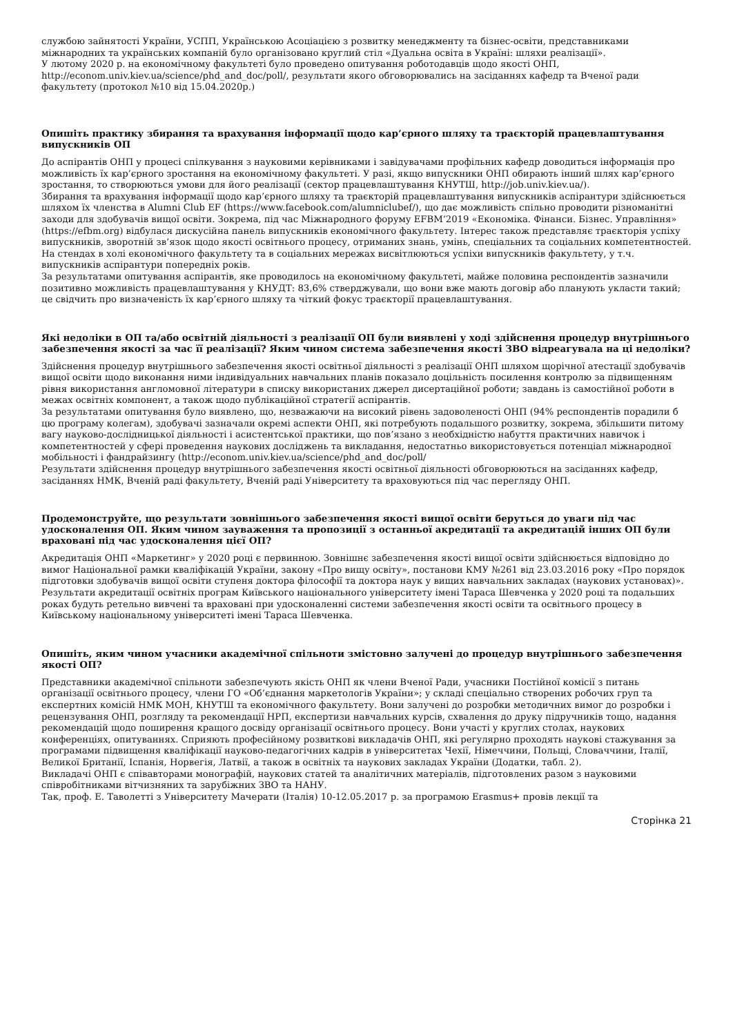службою зайнятості України, УСПП, Українською Асоціацією з розвитку менеджменту та бізнес-освіти, представниками міжнародних та українських компаній було організовано круглий стіл «Дуальна освіта в Україні: шляхи реалізації».
У лютому 2020 р. на економічному факультеті було проведено опитування роботодавців щодо якості ОНП, http://econom.univ.kiev.ua/science/phd_and_doc/poll/, результати якого обговорювались на засіданнях кафедр та Вченої ради факультету (протокол №10 від 15.04.2020р.)
Опишіть практику збирання та врахування інформації щодо кар’єрного шляху та траєкторій працевлаштування випускників ОП
До аспірантів ОНП у процесі спілкування з науковими керівниками і завідувачами профільних кафедр доводиться інформація про можливість їх кар’єрного зростання на економічному факультеті. У разі, якщо випускники ОНП обирають інший шлях кар’єрного зростання, то створюються умови для його реалізації (сектор працевлаштування КНУТШ, http://job.univ.kiev.ua/).
Збирання та врахування інформації щодо кар’єрного шляху та траєкторій працевлаштування випускників аспірантури здійснюється шляхом їх членства в Alumni Club EF (https://www.facebook.com/alumniclubef/), що дає можливість спільно проводити різноманітні заходи для здобувачів вищої освіти. Зокрема, під час Міжнародного форуму EFBM’2019 «Економіка. Фінанси. Бізнес. Управління» (https://efbm.org) відбулася дискусійна панель випускників економічного факультету. Інтерес також представляє траєкторія успіху випускників, зворотній зв’язок щодо якості освітнього процесу, отриманих знань, умінь, спеціальних та соціальних компетентностей. На стендах в холі економічного факультету та в соціальних мережах висвітлюються успіхи випускників факультету, у т.ч. випускників аспірантури попередніх років.
За результатами опитування аспірантів, яке проводилось на економічному факультеті, майже половина респондентів зазначили позитивно можливість працевлаштування у КНУДТ: 83,6% стверджували, що вони вже мають договір або планують укласти такий; це свідчить про визначеність їх кар’єрного шляху та чіткий фокус траєкторії працевлаштування.
Які недоліки в ОП та/або освітній діяльності з реалізації ОП були виявлені у ході здійснення процедур внутрішнього забезпечення якості за час її реалізації? Яким чином система забезпечення якості ЗВО відреагувала на ці недоліки?
Здійснення процедур внутрішнього забезпечення якості освітньої діяльності з реалізації ОНП шляхом щорічної атестації здобувачів вищої освіти щодо виконання ними індивідуальних навчальних планів показало доцільність посилення контролю за підвищенням рівня використання англомовної літератури в списку використаних джерел дисертаційної роботи; завдань із самостійної роботи в межах освітніх компонент, а також щодо публікаційної стратегії аспірантів.
За результатами опитування було виявлено, що, незважаючи на високий рівень задоволеності ОНП (94% респондентів порадили б цю програму колегам), здобувачі зазначали окремі аспекти ОНП, які потребують подальшого розвитку, зокрема, збільшити питому вагу науково-дослідницької діяльності і асистентської практики, що пов’язано з необхідністю набуття практичних навичок і компетентностей у сфері проведення наукових досліджень та викладання, недостатньо використовується потенціал міжнародної мобільності і фандрайзингу (http://econom.univ.kiev.ua/science/phd_and_doc/poll/
Результати здійснення процедур внутрішнього забезпечення якості освітньої діяльності обговорюються на засіданнях кафедр, засіданнях НМК, Вченій раді факультету, Вченій раді Університету та враховуються під час перегляду ОНП.
Продемонструйте, що результати зовнішнього забезпечення якості вищої освіти беруться до уваги під час удосконалення ОП. Яким чином зауваження та пропозиції з останньої акредитації та акредитацій інших ОП були враховані під час удосконалення цієї ОП?
Акредитація ОНП «Маркетинг» у 2020 році є первинною. Зовнішнє забезпечення якості вищої освіти здійснюється відповідно до вимог Національної рамки кваліфікацій України, закону «Про вищу освіту», постанови КМУ №261 від 23.03.2016 року «Про порядок підготовки здобувачів вищої освіти ступеня доктора філософії та доктора наук у вищих навчальних закладах (наукових установах)».
Результати акредитації освітніх програм Київського національного університету імені Тараса Шевченка у 2020 році та подальших роках будуть ретельно вивчені та враховані при удосконаленні системи забезпечення якості освіти та освітнього процесу в Київському національному університеті імені Тараса Шевченка.
Опишіть, яким чином учасники академічної спільноти змістовно залучені до процедур внутрішнього забезпечення якості ОП?
Представники академічної спільноти забезпечують якість ОНП як члени Вченої Ради, учасники Постійної комісії з питань організації освітнього процесу, члени ГО «Об’єднання маркетологів України»; у складі спеціально створених робочих груп та експертних комісій НМК МОН, КНУТШ та економічного факультету. Вони залучені до розробки методичних вимог до розробки і рецензування ОНП, розгляду та рекомендації НРП, експертизи навчальних курсів, схвалення до друку підручників тощо, надання рекомендацій щодо поширення кращого досвіду організації освітнього процесу. Вони участі у круглих столах, наукових конференціях, опитуваннях. Сприяють професійному розвиткові викладачів ОНП, які регулярно проходять наукові стажування за програмами підвищення кваліфікації науково-педагогічних кадрів в університетах Чехії, Німеччини, Польщі, Словаччини, Італії, Великої Британії, Іспанія, Норвегія, Латвії, а також в освітніх та наукових закладах України (Додатки, табл. 2).
Викладачі ОНП є співавторами монографій, наукових статей та аналітичних матеріалів, підготовлених разом з науковими співробітниками вітчизняних та зарубіжних ЗВО та НАНУ.
Так, проф. Е. Таволетті з Університету Мачерати (Італія) 10-12.05.2017 р. за програмою Erasmus+ провів лекції та
Сторінка 21